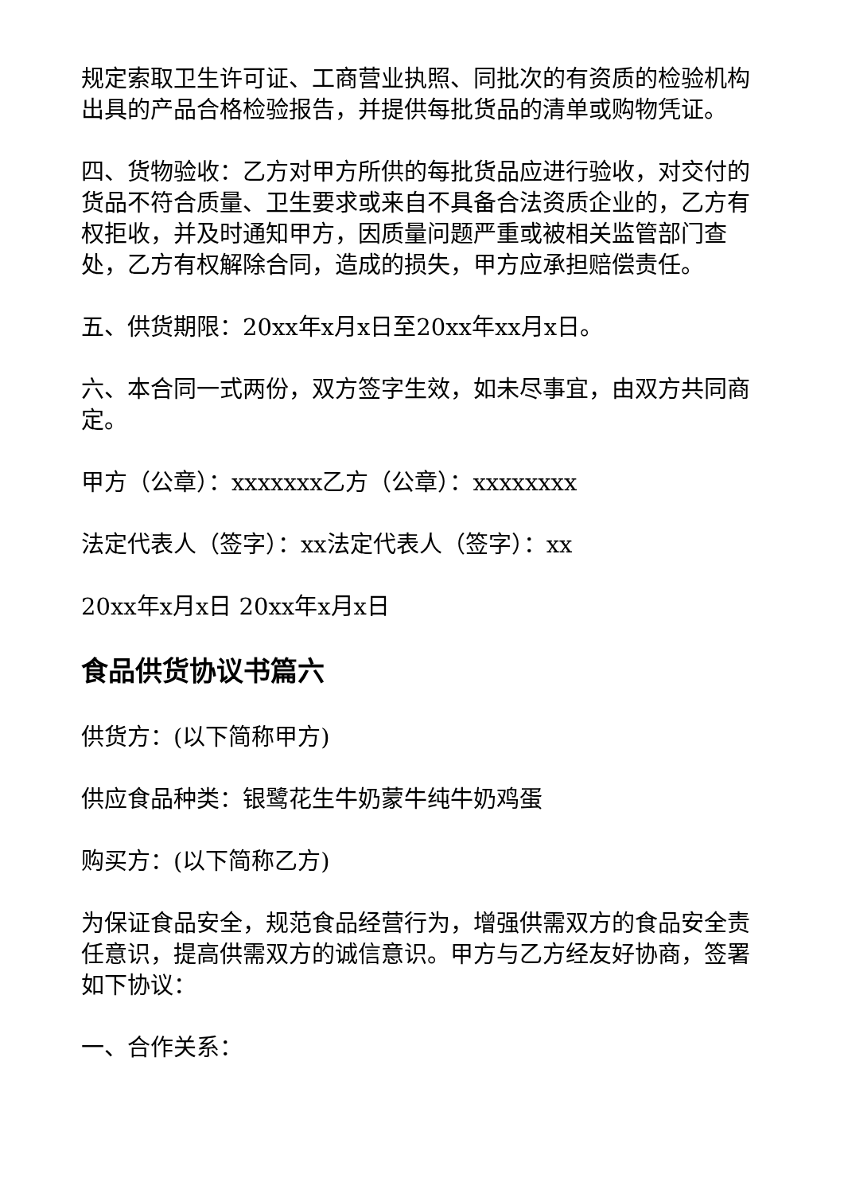规定索取卫生许可证、工商营业执照、同批次的有资质的检验机构出具的产品合格检验报告，并提供每批货品的清单或购物凭证。
四、货物验收：乙方对甲方所供的每批货品应进行验收，对交付的货品不符合质量、卫生要求或来自不具备合法资质企业的，乙方有权拒收，并及时通知甲方，因质量问题严重或被相关监管部门查处，乙方有权解除合同，造成的损失，甲方应承担赔偿责任。
五、供货期限：20xx年x月x日至20xx年xx月x日。
六、本合同一式两份，双方签字生效，如未尽事宜，由双方共同商定。
甲方（公章）：xxxxxxx乙方（公章）：xxxxxxxx
法定代表人（签字）：xx法定代表人（签字）：xx
20xx年x月x日 20xx年x月x日
食品供货协议书篇六
供货方：(以下简称甲方)
供应食品种类：银鹭花生牛奶蒙牛纯牛奶鸡蛋
购买方：(以下简称乙方)
为保证食品安全，规范食品经营行为，增强供需双方的食品安全责任意识，提高供需双方的诚信意识。甲方与乙方经友好协商，签署如下协议：
一、合作关系：